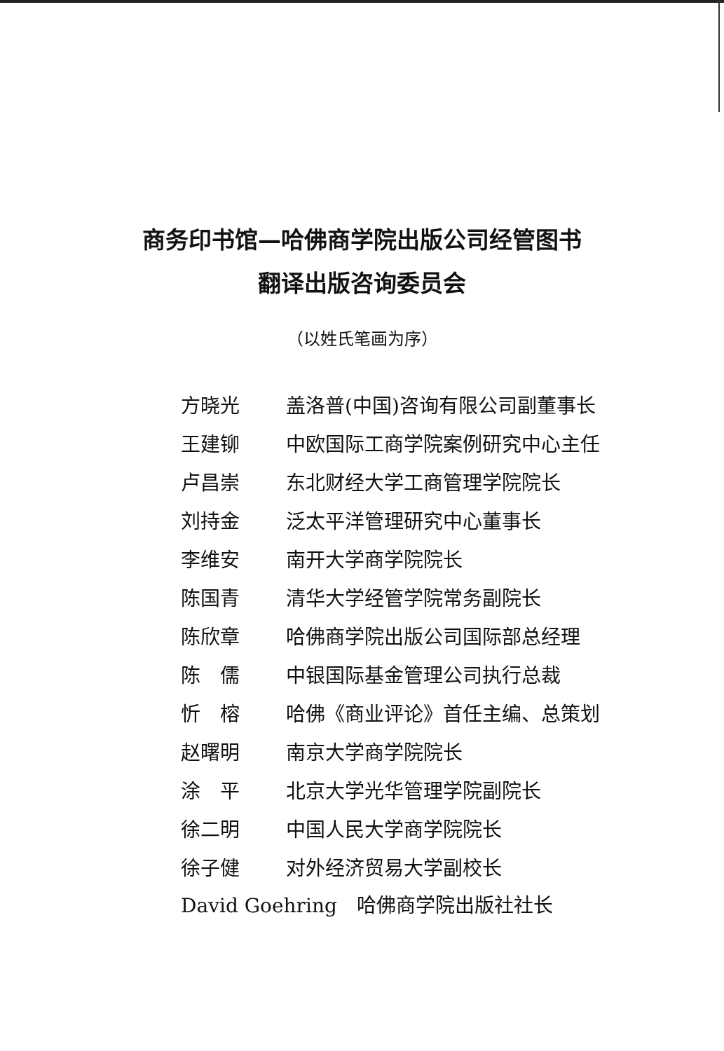商务印书馆—哈佛商学院出版公司经管图书
翻译出版咨询委员会
（以姓氏笔画为序）
| 方晓光 | 盖洛普(中国)咨询有限公司副董事长 |
| 王建铆 | 中欧国际工商学院案例研究中心主任 |
| 卢昌崇 | 东北财经大学工商管理学院院长 |
| 刘持金 | 泛太平洋管理研究中心董事长 |
| 李维安 | 南开大学商学院院长 |
| 陈国青 | 清华大学经管学院常务副院长 |
| 陈欣章 | 哈佛商学院出版公司国际部总经理 |
| 陈 儒 | 中银国际基金管理公司执行总裁 |
| 忻 榕 | 哈佛《商业评论》首任主编、总策划 |
| 赵曙明 | 南京大学商学院院长 |
| 涂 平 | 北京大学光华管理学院副院长 |
| 徐二明 | 中国人民大学商学院院长 |
| 徐子健 | 对外经济贸易大学副校长 |
David Goehring　哈佛商学院出版社社长